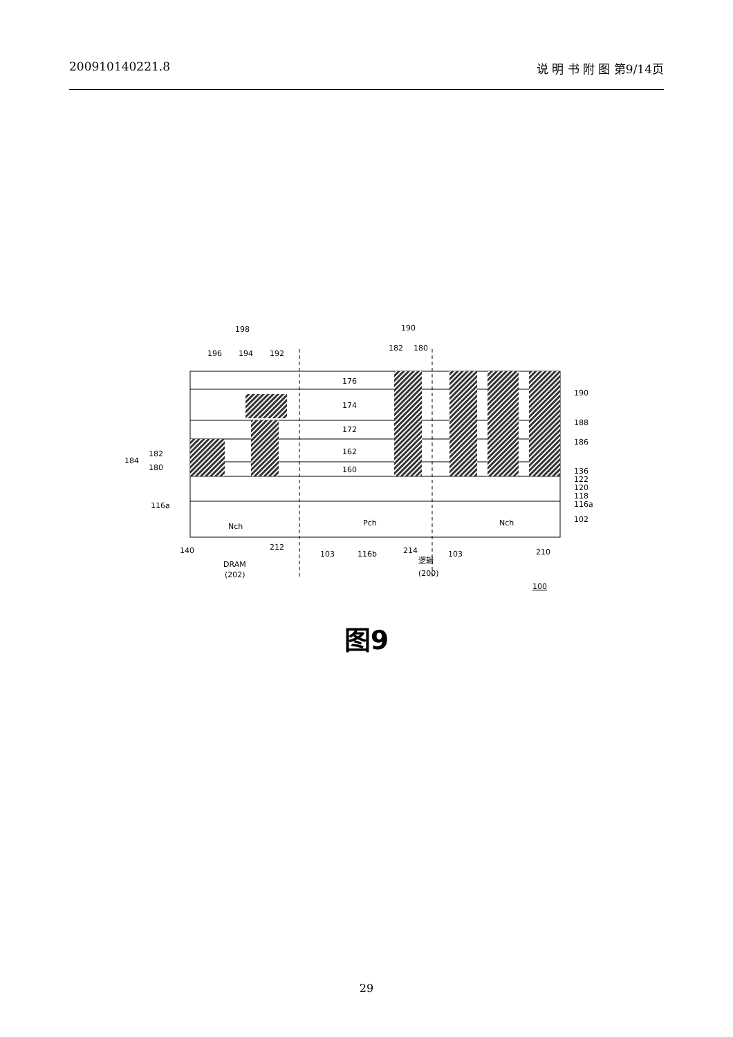200910140221.8 说 明 书 附 图 第9/14页
198
190
196
194
192
182
180
176
174
172
162
160
184
182
180
116a
Nch
Pch
Nch
190
188
186
136
122
120
118
116a
102
140
212
103
116b
214
103
210
DRAM
(202)
逻辑
(200)
100
图9
29